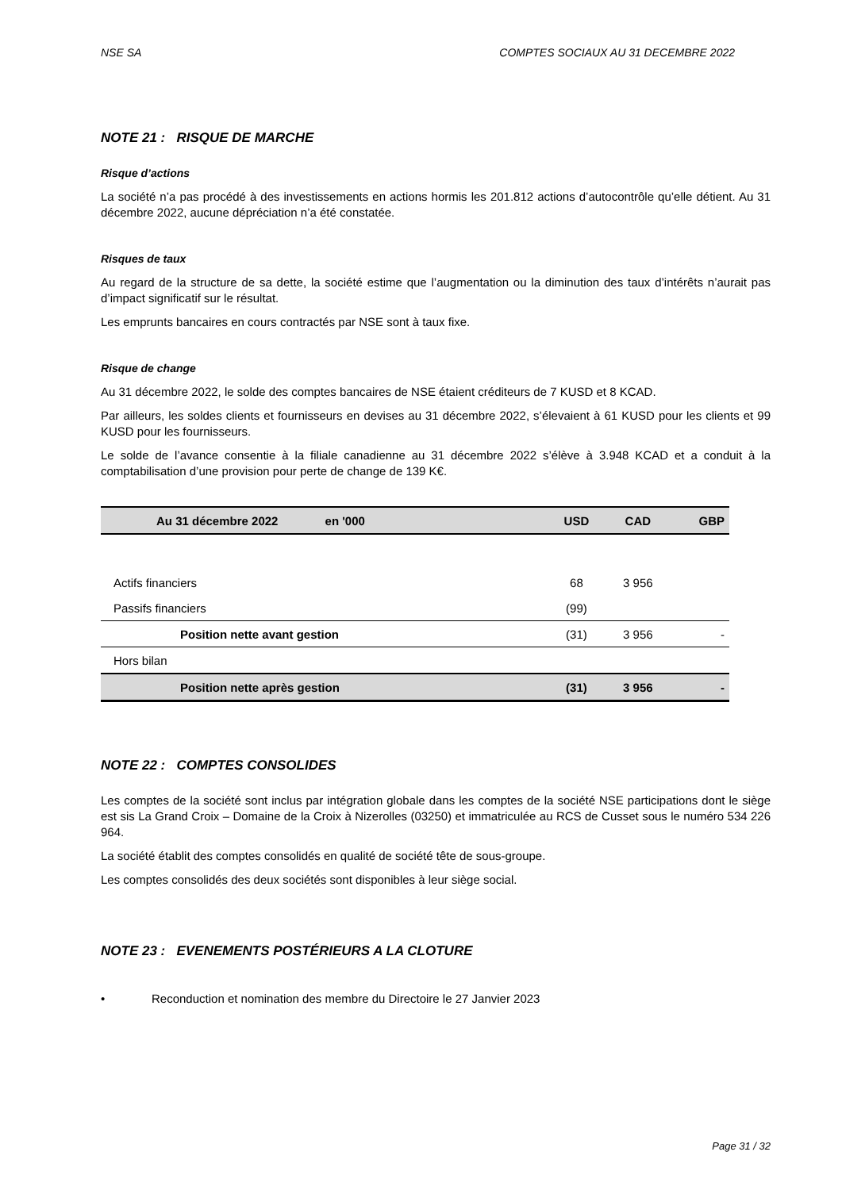NSE SA COMPTES SOCIAUX AU 31 DECEMBRE 2022
NOTE 21 : RISQUE DE MARCHE
Risque d’actions
La société n’a pas procédé à des investissements en actions hormis les 201.812 actions d’autocontrôle qu’elle détient. Au 31 décembre 2022, aucune dépréciation n’a été constatée.
Risques de taux
Au regard de la structure de sa dette, la société estime que l’augmentation ou la diminution des taux d’intérêts n’aurait pas d’impact significatif sur le résultat.
Les emprunts bancaires en cours contractés par NSE sont à taux fixe.
Risque de change
Au 31 décembre 2022, le solde des comptes bancaires de NSE étaient créditeurs de 7 KUSD et 8 KCAD.
Par ailleurs, les soldes clients et fournisseurs en devises au 31 décembre 2022, s’élevaient à 61 KUSD pour les clients et 99 KUSD pour les fournisseurs.
Le solde de l’avance consentie à la filiale canadienne au 31 décembre 2022 s’élève à 3.948 KCAD et a conduit à la comptabilisation d’une provision pour perte de change de 139 K€.
| Au 31 décembre 2022 en '000 | USD | CAD | GBP |
| --- | --- | --- | --- |
| Actifs financiers | 68 | 3 956 | |
| Passifs financiers | (99) | | |
| Position nette avant gestion | (31) | 3 956 | - |
| Hors bilan | | | |
| Position nette après gestion | (31) | 3 956 | - |
NOTE 22 : COMPTES CONSOLIDES
Les comptes de la société sont inclus par intégration globale dans les comptes de la société NSE participations dont le siège est sis La Grand Croix – Domaine de la Croix à Nizerolles (03250) et immatriculée au RCS de Cusset sous le numéro 534 226 964.
La société établit des comptes consolidés en qualité de société tête de sous-groupe.
Les comptes consolidés des deux sociétés sont disponibles à leur siège social.
NOTE 23 : EVENEMENTS POSTÉRIEURS A LA CLOTURE
• Reconduction et nomination des membre du Directoire le 27 Janvier 2023
Page 31 / 32